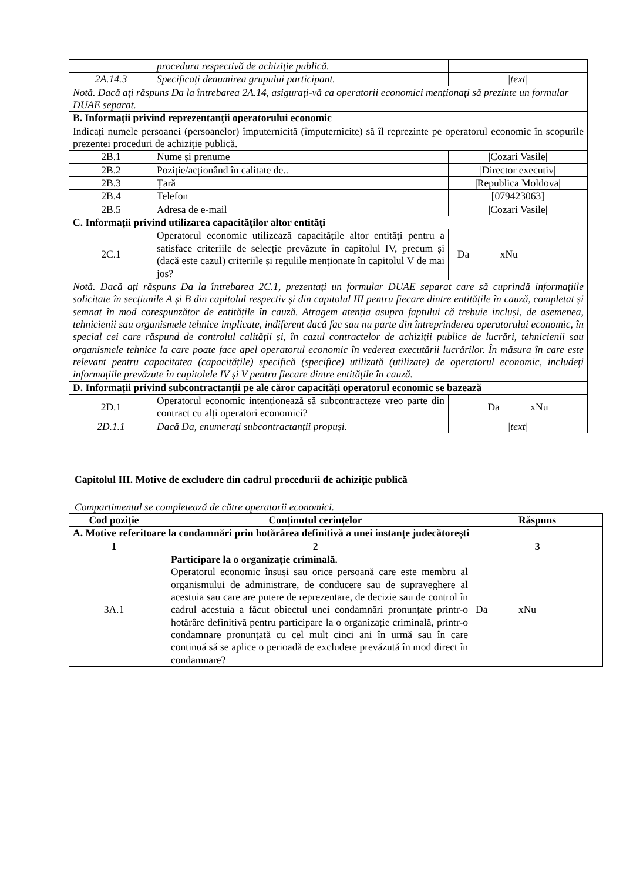| | procedura respectivă de achiziție publică. | |
| 2A.14.3 | Specificați denumirea grupului participant. | /text/ |
| Notă. Dacă ați răspuns Da la întrebarea 2A.14, asigurați-vă ca operatorii economici menționați să prezinte un formular DUAE separat. | | |
| B. Informații privind reprezentanții operatorului economic | | |
| Indicați numele persoanei (persoanelor) împuternicită (împuternicite) să îl reprezinte pe operatorul economic în scopurile prezentei proceduri de achiziție publică. | | |
| 2B.1 | Nume și prenume | /Cozari Vasile/ |
| 2B.2 | Poziție/acționând în calitate de.. | /Director executiv/ |
| 2B.3 | Țară | /Republica Moldova/ |
| 2B.4 | Telefon | [079423063] |
| 2B.5 | Adresa de e-mail | /Cozari Vasile/ |
| C. Informații privind utilizarea capacităților altor entități | | |
| 2C.1 | Operatorul economic utilizează capacitățile altor entități pentru a satisface criteriile de selecție prevăzute în capitolul IV, precum și (dacă este cazul) criteriile și regulile menționate în capitolul V de mai jos? | Da xNu |
| Notă. Dacă ați răspuns Da la întrebarea 2C.1, prezentați un formular DUAE separat care să cuprindă informațiile solicitate în secțiunile A și B din capitolul respectiv și din capitolul III pentru fiecare dintre entitățile în cauză, completat și semnat în mod corespunzător de entitățile în cauză. Atragem atenția asupra faptului că trebuie incluși, de asemenea, tehnicienii sau organismele tehnice implicate, indiferent dacă fac sau nu parte din întreprinderea operatorului economic, în special cei care răspund de controlul calității și, în cazul contractelor de achiziții publice de lucrări, tehnicienii sau organismele tehnice la care poate face apel operatorul economic în vederea executării lucrărilor. În măsura în care este relevant pentru capacitatea (capacitățile) specifică (specifice) utilizată (utilizate) de operatorul economic, includeți informațiile prevăzute în capitolele IV și V pentru fiecare dintre entitățile în cauză. | | |
| D. Informații privind subcontractanții pe ale căror capacități operatorul economic se bazează | | |
| 2D.1 | Operatorul economic intenționează să subcontracteze vreo parte din contract cu alți operatori economici? | Da xNu |
| 2D.1.1 | Dacă Da, enumerați subcontractanții propuși. | /text/ |
Capitolul III. Motive de excludere din cadrul procedurii de achiziție publică
Compartimentul se completează de către operatorii economici.
| Cod poziție | Conținutul cerințelor | Răspuns |
| --- | --- | --- |
| A. Motive referitoare la condamnări prin hotărârea definitivă a unei instanțe judecătorești | | |
| 1 | 2 | 3 |
| 3A.1 | Participare la o organizație criminală. Operatorul economic însuși sau orice persoană care este membru al organismului de administrare, de conducere sau de supraveghere al acestuia sau care are putere de reprezentare, de decizie sau de control în cadrul acestuia a făcut obiectul unei condamnări pronunțate printr-o hotărâre definitivă pentru participare la o organizație criminală, printr-o condamnare pronunțată cu cel mult cinci ani în urmă sau în care continuă să se aplice o perioadă de excludere prevăzută în mod direct în condamnare? | Da xNu |